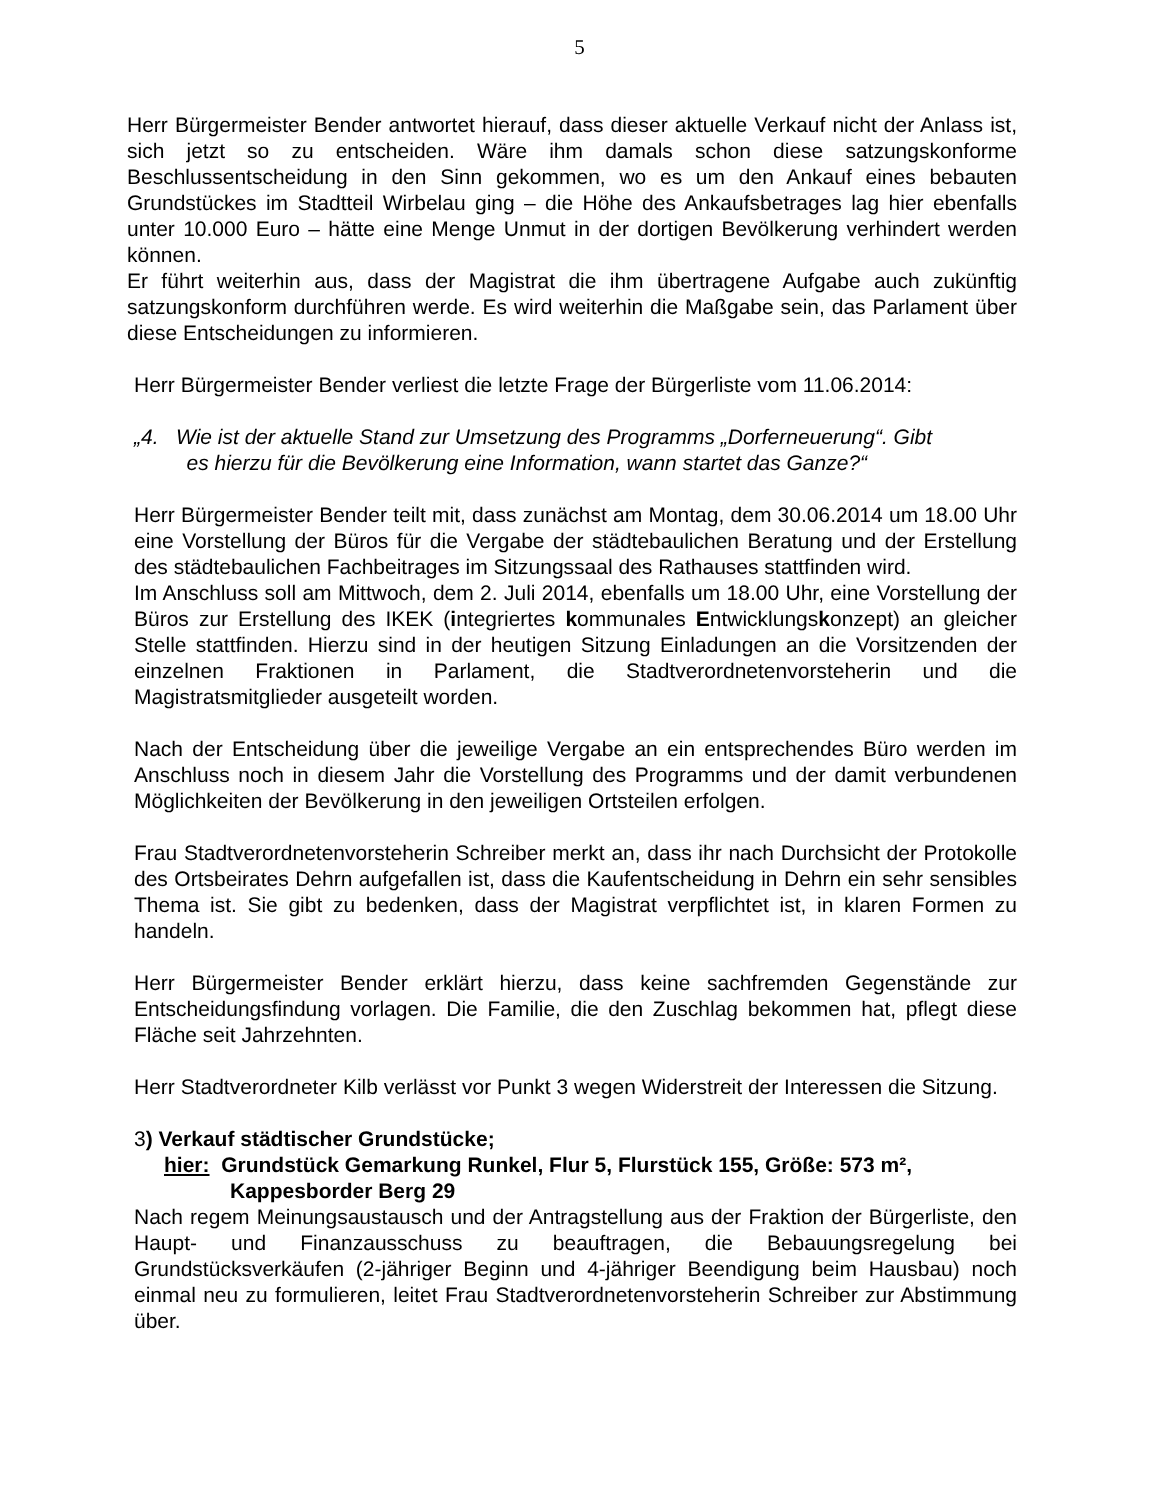5
Herr Bürgermeister Bender antwortet hierauf, dass dieser aktuelle Verkauf nicht der Anlass ist, sich jetzt so zu entscheiden. Wäre ihm damals schon diese satzungskonforme Beschlussentscheidung in den Sinn gekommen, wo es um den Ankauf eines bebauten Grundstückes im Stadtteil Wirbelau ging – die Höhe des Ankaufsbetrages lag hier ebenfalls unter 10.000 Euro – hätte eine Menge Unmut in der dortigen Bevölkerung verhindert werden können.
Er führt weiterhin aus, dass der Magistrat die ihm übertragene Aufgabe auch zukünftig satzungskonform durchführen werde. Es wird weiterhin die Maßgabe sein, das Parlament über diese Entscheidungen zu informieren.
Herr Bürgermeister Bender verliest die letzte Frage der Bürgerliste vom 11.06.2014:
„4. Wie ist der aktuelle Stand zur Umsetzung des Programms „Dorferneuerung“. Gibt
es hierzu für die Bevölkerung eine Information, wann startet das Ganze?“
Herr Bürgermeister Bender teilt mit, dass zunächst am Montag, dem 30.06.2014 um 18.00 Uhr eine Vorstellung der Büros für die Vergabe der städtebaulichen Beratung und der Erstellung des städtebaulichen Fachbeitrages im Sitzungssaal des Rathauses stattfinden wird.
Im Anschluss soll am Mittwoch, dem 2. Juli 2014, ebenfalls um 18.00 Uhr, eine Vorstellung der Büros zur Erstellung des IKEK (integriertes kommunales Entwicklungskonzept) an gleicher Stelle stattfinden. Hierzu sind in der heutigen Sitzung Einladungen an die Vorsitzenden der einzelnen Fraktionen in Parlament, die Stadtverordnetenvorsteherin und die Magistratsmitglieder ausgeteilt worden.
Nach der Entscheidung über die jeweilige Vergabe an ein entsprechendes Büro werden im Anschluss noch in diesem Jahr die Vorstellung des Programms und der damit verbundenen Möglichkeiten der Bevölkerung in den jeweiligen Ortsteilen erfolgen.
Frau Stadtverordnetenvorsteherin Schreiber merkt an, dass ihr nach Durchsicht der Protokolle des Ortsbeirates Dehrn aufgefallen ist, dass die Kaufentscheidung in Dehrn ein sehr sensibles Thema ist. Sie gibt zu bedenken, dass der Magistrat verpflichtet ist, in klaren Formen zu handeln.
Herr Bürgermeister Bender erklärt hierzu, dass keine sachfremden Gegenstände zur Entscheidungsfindung vorlagen. Die Familie, die den Zuschlag bekommen hat, pflegt diese Fläche seit Jahrzehnten.
Herr Stadtverordneter Kilb verlässt vor Punkt 3 wegen Widerstreit der Interessen die Sitzung.
3) Verkauf städtischer Grundstücke;
hier: Grundstück Gemarkung Runkel, Flur 5, Flurstück 155, Größe: 573 m²,
Kappesborder Berg 29
Nach regem Meinungsaustausch und der Antragstellung aus der Fraktion der Bürgerliste, den Haupt- und Finanzausschuss zu beauftragen, die Bebauungsregelung bei Grundstücksverkäufen (2-jähriger Beginn und 4-jähriger Beendigung beim Hausbau) noch einmal neu zu formulieren, leitet Frau Stadtverordnetenvorsteherin Schreiber zur Abstimmung über.